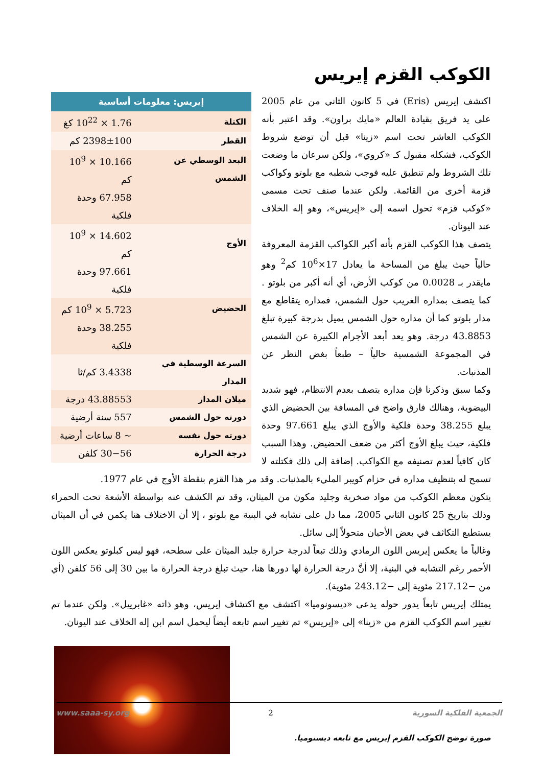الكوكب القزم إيريس
| إيريس: معلومات أساسية | |
| --- | --- |
| الكتلة | 1.76 × 10<sup>22</sup> كغ |
| القطر | 2398±100 كم |
| البعد الوسطي عن الشمس | 10.166 × 10<sup>9</sup> كم |
| | 67.958 وحدة فلكية |
| الأوج | 14.602 × 10<sup>9</sup> كم |
| | 97.661 وحدة فلكية |
| الحضيض | 5.723 × 10<sup>9</sup> كم |
| | 38.255 وحدة فلكية |
| السرعة الوسطية في المدار | 3.4338 كم/ثا |
| ميلان المدار | 43.88553 درجة |
| دورته حول الشمس | 557 سنة أرضية |
| دورته حول نفسه | ~ 8 ساعات أرضية |
| درجة الحرارة | 30−56 كلفن |
اكتشف إيريس (Eris) في 5 كانون الثاني من عام 2005 على يد فريق بقيادة العالم «مايك براون». وقد اعتبر بأنه الكوكب العاشر تحت اسم «زينا» قبل أن توضع شروط الكوكب، فشكله مقبول كـ «كروي»، ولكن سرعان ما وضعت تلك الشروط ولم تنطبق عليه فوجب شطبه مع بلوتو وكواكب قزمة أخرى من القائمة. ولكن عندما صنف تحت مسمى «كوكب قزم» تحول اسمه إلى «إيريس»، وهو إله الخلاف عند اليونان.
يتصف هذا الكوكب القزم بأنه أكبر الكواكب القزمة المعروفة حالياً حيث يبلغ من المساحة ما يعادل 17×10<sup>6</sup> كم<sup>2</sup> وهو مايقدر بـ 0.0028 من كوكب الأرض، أي أنه أكبر من بلوتو . كما يتصف بمداره الغريب حول الشمس، فمداره يتقاطع مع مدار بلوتو كما أن مداره حول الشمس يميل بدرجة كبيرة تبلغ 43.8853 درجة. وهو يعد أبعد الأجرام الكبيرة عن الشمس في المجموعة الشمسية حالياً – طبعاً بغض النظر عن المذنبات.
وكما سبق وذكرنا فإن مداره يتصف بعدم الانتظام، فهو شديد البيضوية، وهنالك فارق واضح في المسافة بين الحضيض الذي يبلغ 38.255 وحدة فلكية والأوج الذي يبلغ 97.661 وحدة فلكية، حيث يبلغ الأوج أكثر من ضعف الحضيض. وهذا السبب كان كافياً لعدم تصنيفه مع الكواكب. إضافة إلى ذلك فكتلته لا تسمح له بتنظيف مداره في حزام كويبر المليء بالمذنبات. وقد مر هذا القزم بنقطة الأوج في عام 1977.
يتكون معظم الكوكب من مواد صخرية وجليد مكون من الميثان، وقد تم الكشف عنه بواسطة الأشعة تحت الحمراء وذلك بتاريخ 25 كانون الثاني 2005، مما دل على تشابه في البنية مع بلوتو ، إلا أن الاختلاف هنا يكمن في أن الميثان يستطيع التكاثف في بعض الأحيان متحولاً إلى سائل.
وغالباً ما يعكس إيريس اللون الرمادي وذلك تبعاً لدرجة حرارة جليد الميثان على سطحه، فهو ليس كبلوتو يعكس اللون الأحمر رغم التشابه في البنية، إلا أنَّ درجة الحرارة لها دورها هنا، حيث تبلغ درجة الحرارة ما بين 30 إلى 56 كلفن (أي من −217.12 مئوية إلى −243.12 مئوية).
يمتلك إيريس تابعاً يدور حوله يدعى «ديسونوميا» اكتشف مع اكتشاف إيريس، وهو ذاته «غابرييل». ولكن عندما تم تغيير اسم الكوكب القزم من «زينا» إلى «إيريس» تم تغيير اسم تابعه أيضاً ليحمل اسم ابن إله الخلاف عند اليونان.
صورة توضح الكوكب القزم إيريس مع تابعه ديسنوميا.
الجمعية الفلكية السورية 2 www.saaa-sy.org